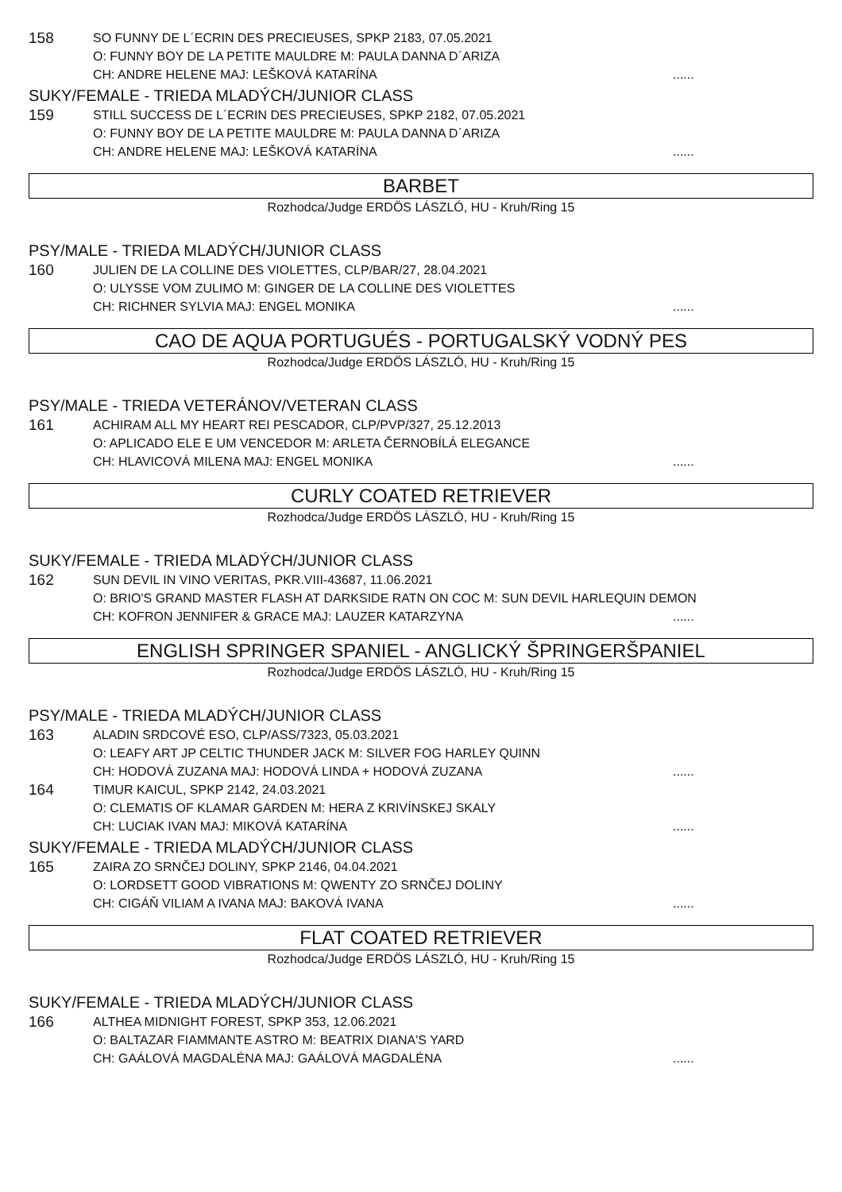158
SO FUNNY DE L´ECRIN DES PRECIEUSES, SPKP 2183, 07.05.2021
O: FUNNY BOY DE LA PETITE MAULDRE M: PAULA DANNA D´ARIZA
CH: ANDRE HELENE MAJ: LEŠKOVÁ KATARÍNA......
SUKY/FEMALE - TRIEDA MLADÝCH/JUNIOR CLASS
159
STILL SUCCESS DE L´ECRIN DES PRECIEUSES, SPKP 2182, 07.05.2021
O: FUNNY BOY DE LA PETITE MAULDRE M: PAULA DANNA D´ARIZA
CH: ANDRE HELENE MAJ: LEŠKOVÁ KATARÍNA......
BARBET
Rozhodca/Judge ERDÖS LÁSZLÓ, HU - Kruh/Ring 15
PSY/MALE - TRIEDA MLADÝCH/JUNIOR CLASS
160
JULIEN DE LA COLLINE DES VIOLETTES, CLP/BAR/27, 28.04.2021
O: ULYSSE VOM ZULIMO M: GINGER DE LA COLLINE DES VIOLETTES
CH: RICHNER SYLVIA MAJ: ENGEL MONIKA......
CAO DE AQUA PORTUGUÉS - PORTUGALSKÝ VODNÝ PES
Rozhodca/Judge ERDÖS LÁSZLÓ, HU - Kruh/Ring 15
PSY/MALE - TRIEDA VETERÁNOV/VETERAN CLASS
161
ACHIRAM ALL MY HEART REI PESCADOR, CLP/PVP/327, 25.12.2013
O: APLICADO ELE E UM VENCEDOR M: ARLETA ČERNOBÍLÁ ELEGANCE
CH: HLAVICOVÁ MILENA MAJ: ENGEL MONIKA......
CURLY COATED RETRIEVER
Rozhodca/Judge ERDÖS LÁSZLÓ, HU - Kruh/Ring 15
SUKY/FEMALE - TRIEDA MLADÝCH/JUNIOR CLASS
162
SUN DEVIL IN VINO VERITAS, PKR.VIII-43687, 11.06.2021
O: BRIO'S GRAND MASTER FLASH AT DARKSIDE RATN ON COC M: SUN DEVIL HARLEQUIN DEMON
CH: KOFRON JENNIFER & GRACE MAJ: LAUZER KATARZYNA......
ENGLISH SPRINGER SPANIEL - ANGLICKÝ ŠPRINGERŠPANIEL
Rozhodca/Judge ERDÖS LÁSZLÓ, HU - Kruh/Ring 15
PSY/MALE - TRIEDA MLADÝCH/JUNIOR CLASS
163
ALADIN SRDCOVÉ ESO, CLP/ASS/7323, 05.03.2021
O: LEAFY ART JP CELTIC THUNDER JACK M: SILVER FOG HARLEY QUINN
CH: HODOVÁ ZUZANA MAJ: HODOVÁ LINDA + HODOVÁ ZUZANA......
164
TIMUR KAICUL, SPKP 2142, 24.03.2021
O: CLEMATIS OF KLAMAR GARDEN M: HERA Z KRIVÍNSKEJ SKALY
CH: LUCIAK IVAN MAJ: MIKOVÁ KATARÍNA......
SUKY/FEMALE - TRIEDA MLADÝCH/JUNIOR CLASS
165
ZAIRA ZO SRNČEJ DOLINY, SPKP 2146, 04.04.2021
O: LORDSETT GOOD VIBRATIONS M: QWENTY ZO SRNČEJ DOLINY
CH: CIGÁŇ VILIAM A IVANA MAJ: BAKOVÁ IVANA......
FLAT COATED RETRIEVER
Rozhodca/Judge ERDÖS LÁSZLÓ, HU - Kruh/Ring 15
SUKY/FEMALE - TRIEDA MLADÝCH/JUNIOR CLASS
166
ALTHEA MIDNIGHT FOREST, SPKP 353, 12.06.2021
O: BALTAZAR FIAMMANTE ASTRO M: BEATRIX DIANA'S YARD
CH: GAÁLOVÁ MAGDALÉNA MAJ: GAÁLOVÁ MAGDALÉNA......